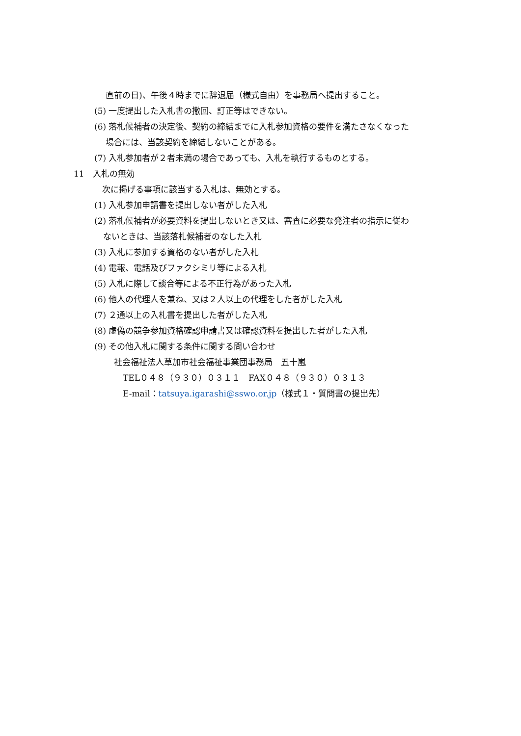直前の日)、午後４時までに辞退届（様式自由）を事務局へ提出すること。
(5) 一度提出した入札書の撤回、訂正等はできない。
(6) 落札候補者の決定後、契約の締結までに入札参加資格の要件を満たさなくなった
場合には、当該契約を締結しないことがある。
(7) 入札参加者が２者未満の場合であっても、入札を執行するものとする。
11　入札の無効
次に掲げる事項に該当する入札は、無効とする。
(1) 入札参加申請書を提出しない者がした入札
(2) 落札候補者が必要資料を提出しないとき又は、審査に必要な発注者の指示に従わ
ないときは、当該落札候補者のなした入札
(3) 入札に参加する資格のない者がした入札
(4) 電報、電話及びファクシミリ等による入札
(5) 入札に際して談合等による不正行為があった入札
(6) 他人の代理人を兼ね、又は２人以上の代理をした者がした入札
(7) ２通以上の入札書を提出した者がした入札
(8) 虚偽の競争参加資格確認申請書又は確認資料を提出した者がした入札
(9) その他入札に関する条件に関する問い合わせ
社会福祉法人草加市社会福祉事業団事務局　五十嵐
TEL０４８（９３０）０３１１　FAX０４８（９３０）０３１３
E-mail：tatsuya.igarashi@sswo.or.jp（様式１・質問書の提出先）